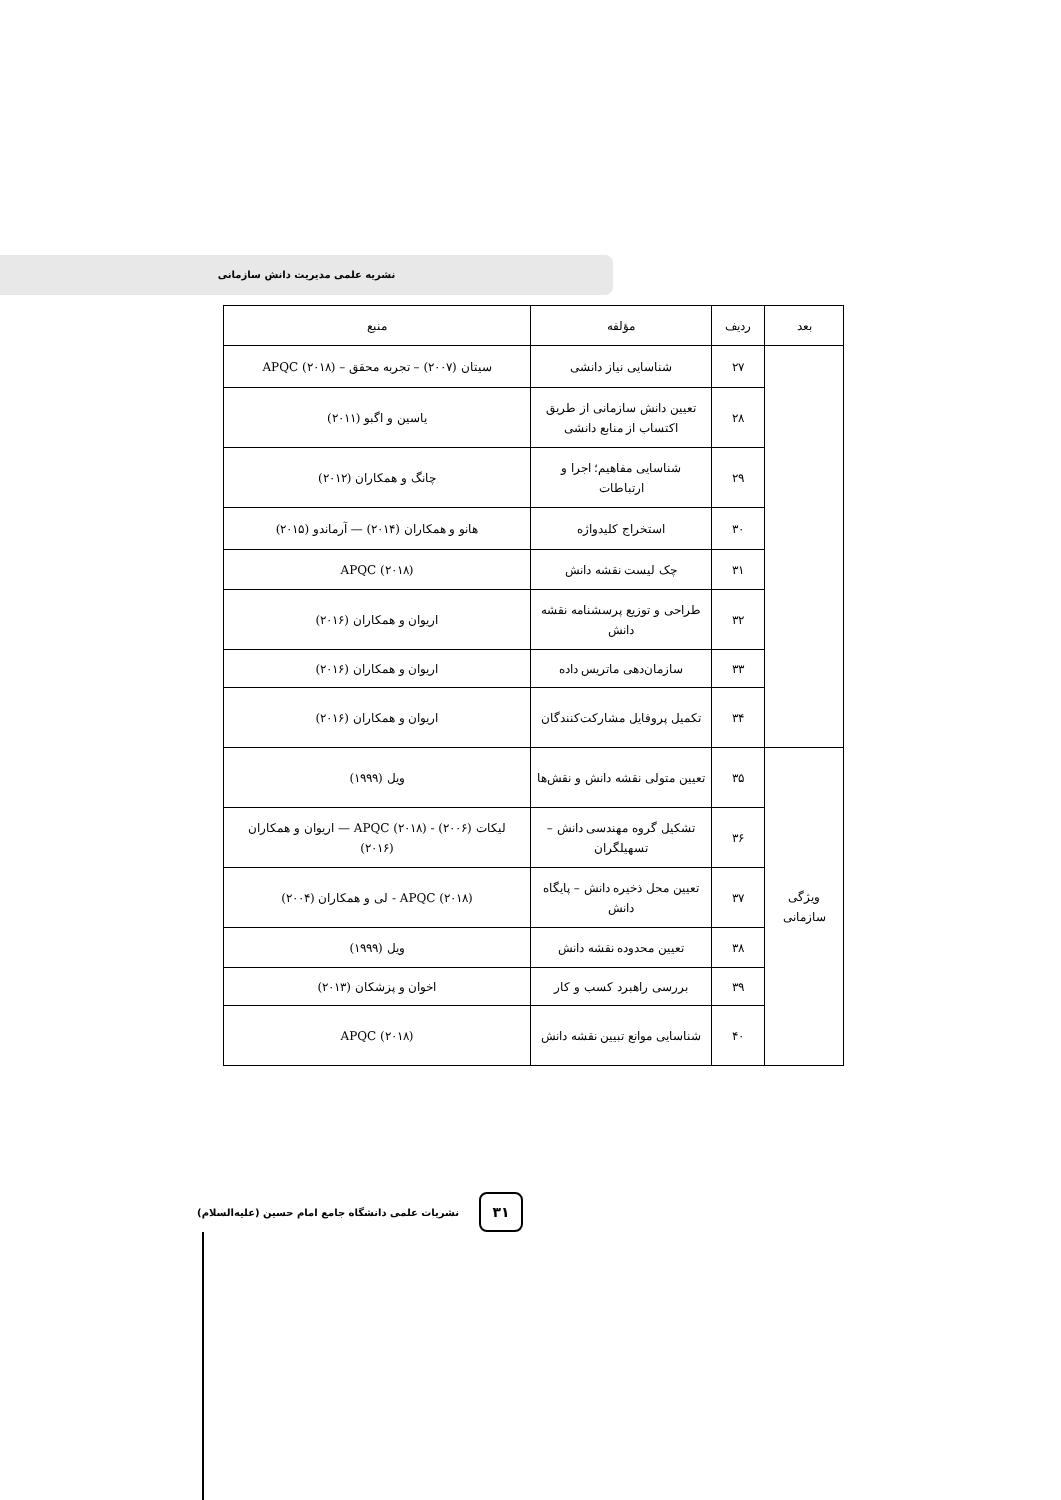نشریه علمی مدیریت دانش سازمانی
| بعد | ردیف | مؤلفه | منبع |
| --- | --- | --- | --- |
| | ۲۷ | شناسایی نیاز دانشی | سیتان (۲۰۰۷) – تجربه محقق – APQC (۲۰۱۸) |
| | ۲۸ | تعیین دانش سازمانی از طریق اکتساب از منابع دانشی | یاسین و اگبو (۲۰۱۱) |
| | ۲۹ | شناسایی مفاهیم؛ اجرا و ارتباطات | چانگ و همکاران (۲۰۱۲) |
| | ۳۰ | استخراج کلیدواژه | هانو و همکاران (۲۰۱۴) — آرماندو (۲۰۱۵) |
| | ۳۱ | چک لیست نقشه دانش | APQC (۲۰۱۸) |
| | ۳۲ | طراحی و توزیع پرسشنامه نقشه دانش | اریوان و همکاران (۲۰۱۶) |
| | ۳۳ | سازمان‌دهی ماتریس داده | اریوان و همکاران (۲۰۱۶) |
| | ۳۴ | تکمیل پروفایل مشارکت‌کنندگان | اریوان و همکاران (۲۰۱۶) |
| ویژگی سازمانی | ۳۵ | تعیین متولی نقشه دانش و نقش‌ها | ویل (۱۹۹۹) |
| | ۳۶ | تشکیل گروه مهندسی دانش – تسهیلگران | لیکات (۲۰۰۶) - APQC (۲۰۱۸) — اریوان و همکاران (۲۰۱۶) |
| | ۳۷ | تعیین محل ذخیره دانش – پایگاه دانش | APQC (۲۰۱۸) - لی و همکاران (۲۰۰۴) |
| | ۳۸ | تعیین محدوده نقشه دانش | ویل (۱۹۹۹) |
| | ۳۹ | بررسی راهبرد کسب و کار | اخوان و پزشکان (۲۰۱۳) |
| | ۴۰ | شناسایی موانع تبیین نقشه دانش | APQC (۲۰۱۸) |
۳۱
نشریات علمی دانشگاه جامع امام حسین (علیه‌السلام)